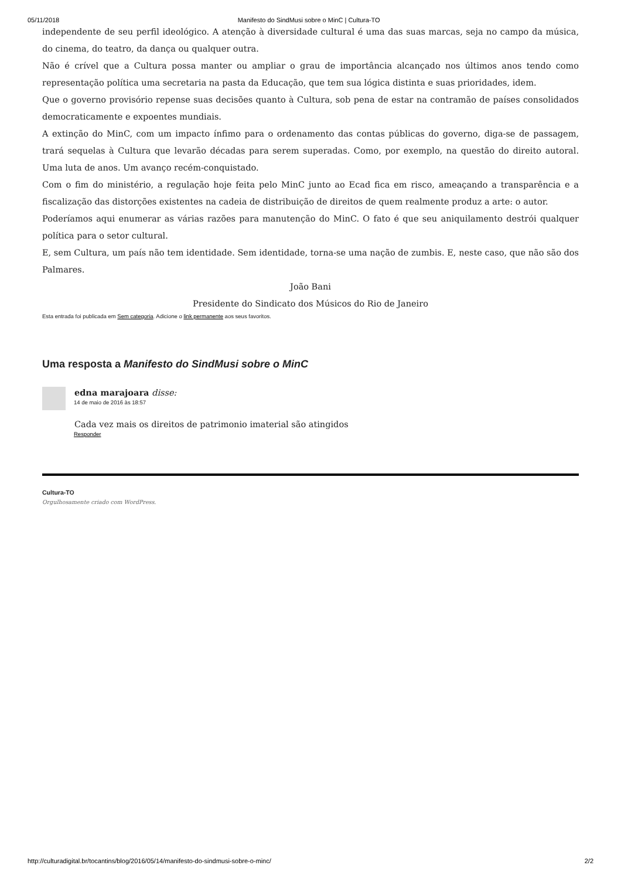05/11/2018 Manifesto do SindMusi sobre o MinC | Cultura-TO
independente de seu perfil ideológico. A atenção à diversidade cultural é uma das suas marcas, seja no campo da música, do cinema, do teatro, da dança ou qualquer outra.
Não é crível que a Cultura possa manter ou ampliar o grau de importância alcançado nos últimos anos tendo como representação política uma secretaria na pasta da Educação, que tem sua lógica distinta e suas prioridades, idem.
Que o governo provisório repense suas decisões quanto à Cultura, sob pena de estar na contramão de países consolidados democraticamente e expoentes mundiais.
A extinção do MinC, com um impacto ínfimo para o ordenamento das contas públicas do governo, diga-se de passagem, trará sequelas à Cultura que levarão décadas para serem superadas. Como, por exemplo, na questão do direito autoral. Uma luta de anos. Um avanço recém-conquistado.
Com o fim do ministério, a regulação hoje feita pelo MinC junto ao Ecad fica em risco, ameaçando a transparência e a fiscalização das distorções existentes na cadeia de distribuição de direitos de quem realmente produz a arte: o autor.
Poderíamos aqui enumerar as várias razões para manutenção do MinC. O fato é que seu aniquilamento destrói qualquer política para o setor cultural.
E, sem Cultura, um país não tem identidade. Sem identidade, torna-se uma nação de zumbis. E, neste caso, que não são dos Palmares.
João Bani
Presidente do Sindicato dos Músicos do Rio de Janeiro
Esta entrada foi publicada em Sem categoria. Adicione o link permanente aos seus favoritos.
Uma resposta a Manifesto do SindMusi sobre o MinC
edna marajoara disse:
14 de maio de 2016 às 18:57
Cada vez mais os direitos de patrimonio imaterial são atingidos
Responder
Cultura-TO
Orgulhosamente criado com WordPress.
http://culturadigital.br/tocantins/blog/2016/05/14/manifesto-do-sindmusi-sobre-o-minc/ 2/2